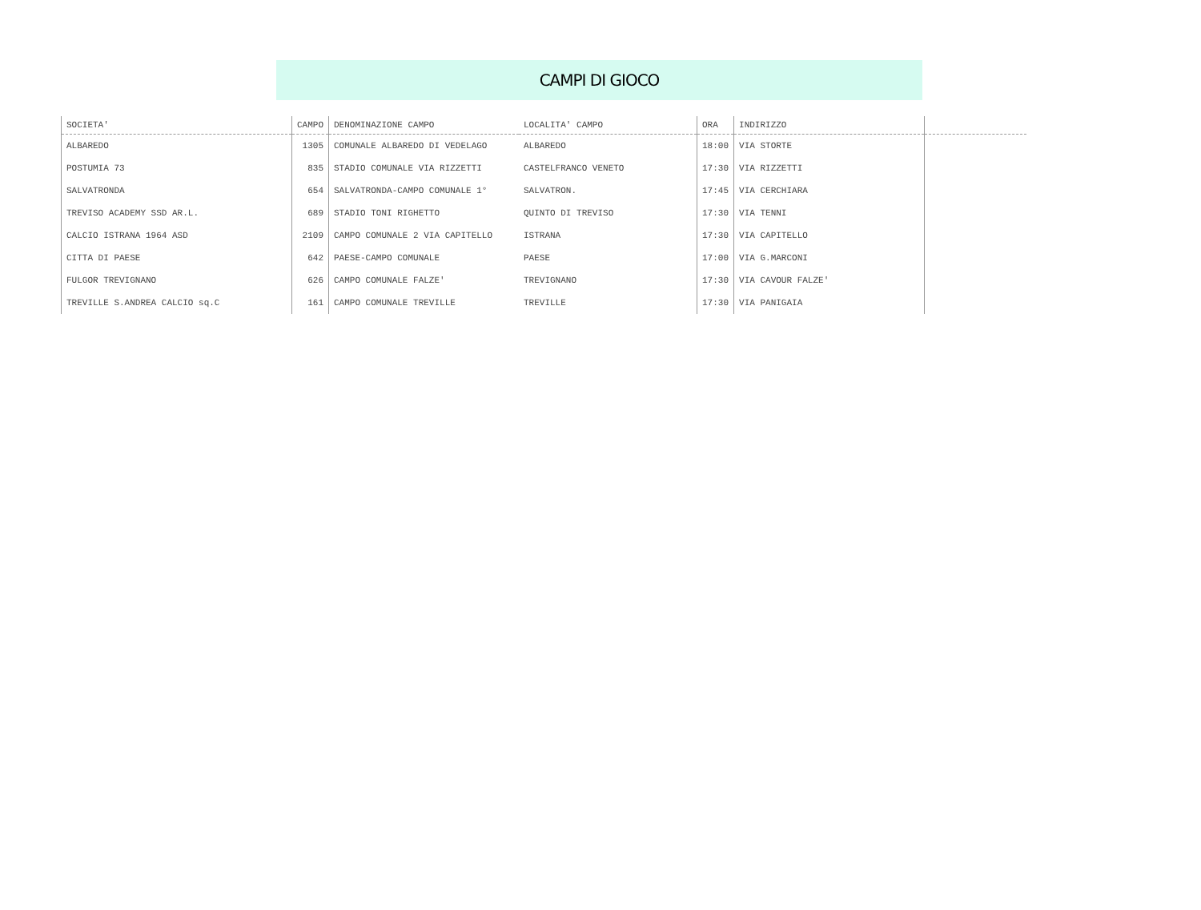CAMPI DI GIOCO
| SOCIETA' | CAMPO | DENOMINAZIONE CAMPO | LOCALITA' CAMPO | ORA | INDIRIZZO | |
| --- | --- | --- | --- | --- | --- | --- |
| ALBAREDO | 1305 | COMUNALE ALBAREDO DI VEDELAGO | ALBAREDO | 18:00 | VIA STORTE | |
| POSTUMIA 73 | 835 | STADIO COMUNALE VIA RIZZETTI | CASTELFRANCO VENETO | 17:30 | VIA RIZZETTI | |
| SALVATRONDA | 654 | SALVATRONDA-CAMPO COMUNALE 1° | SALVATRON. | 17:45 | VIA CERCHIARA | |
| TREVISO ACADEMY SSD AR.L. | 689 | STADIO TONI RIGHETTO | QUINTO DI TREVISO | 17:30 | VIA TENNI | |
| CALCIO ISTRANA 1964 ASD | 2109 | CAMPO COMUNALE 2 VIA CAPITELLO | ISTRANA | 17:30 | VIA CAPITELLO | |
| CITTA DI PAESE | 642 | PAESE-CAMPO COMUNALE | PAESE | 17:00 | VIA G.MARCONI | |
| FULGOR TREVIGNANO | 626 | CAMPO COMUNALE FALZE' | TREVIGNANO | 17:30 | VIA CAVOUR FALZE' | |
| TREVILLE S.ANDREA CALCIO sq.C | 161 | CAMPO COMUNALE TREVILLE | TREVILLE | 17:30 | VIA PANIGAIA | |